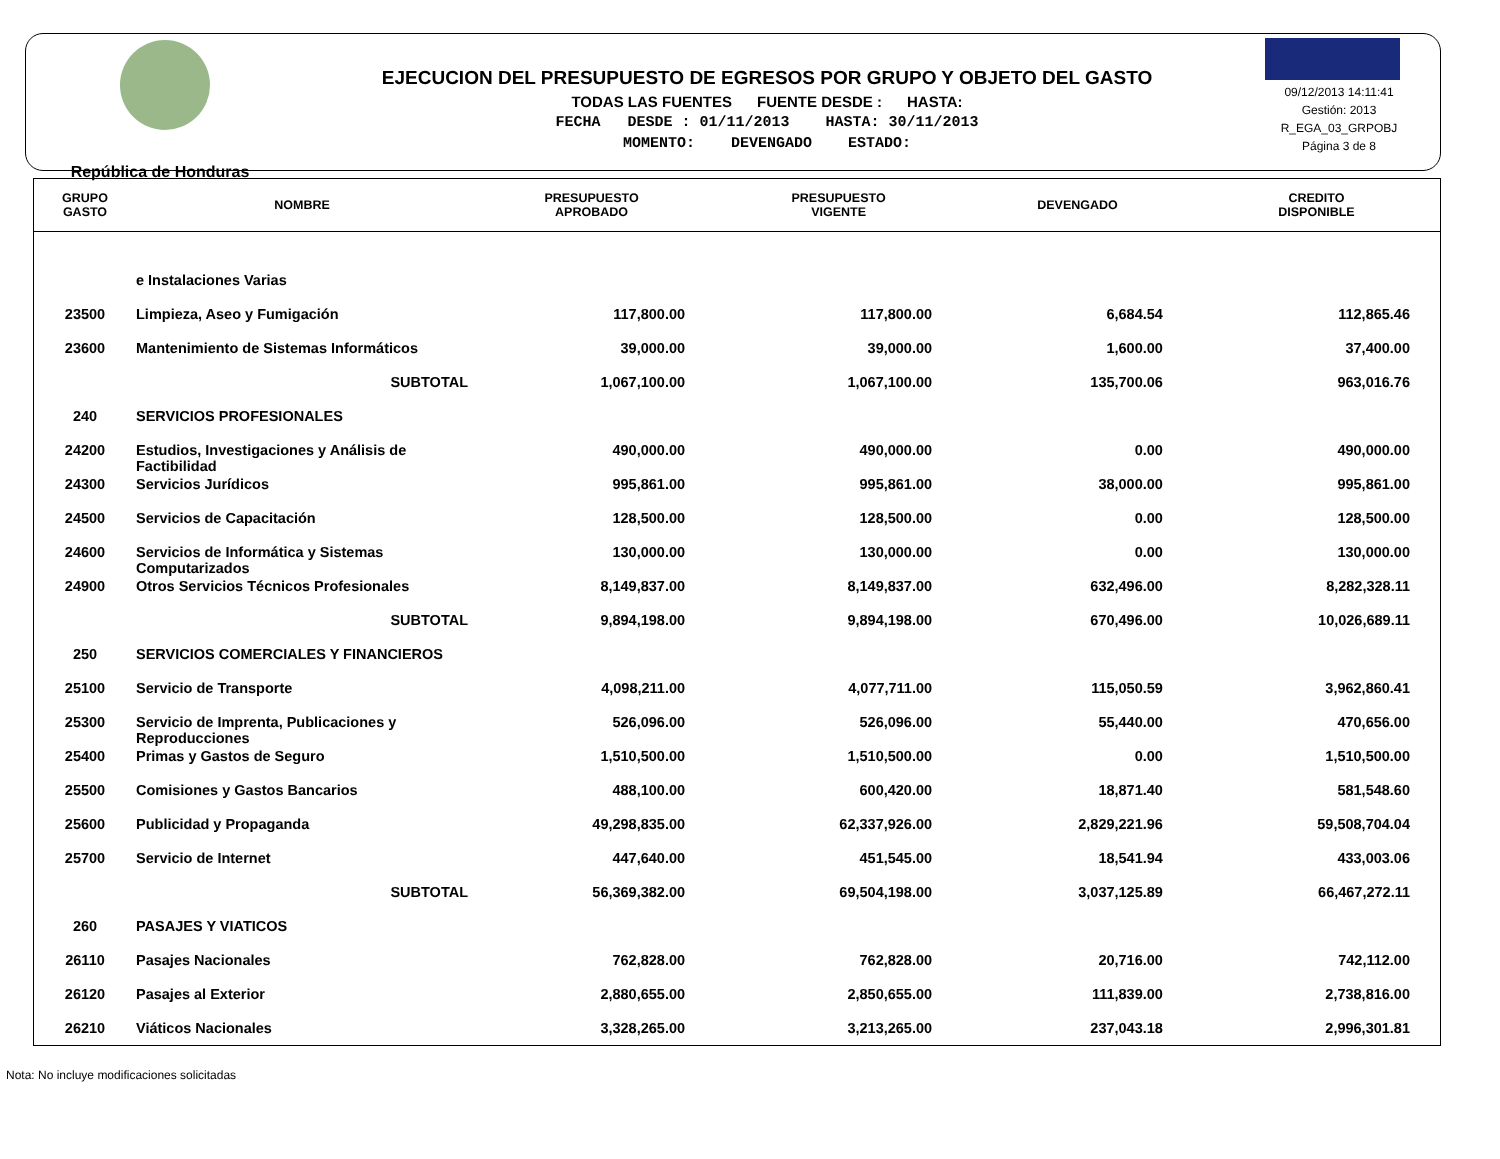República de Honduras
EJECUCION DEL PRESUPUESTO DE EGRESOS POR GRUPO Y OBJETO DEL GASTO
TODAS LAS FUENTES FUENTE DESDE : HASTA:
FECHA DESDE : 01/11/2013 HASTA: 30/11/2013
MOMENTO: DEVENGADO ESTADO:
09/12/2013 14:11:41
Gestión: 2013
R_EGA_03_GRPOBJ
Página 3 de 8
| GRUPO GASTO | NOMBRE | PRESUPUESTO APROBADO | PRESUPUESTO VIGENTE | DEVENGADO | CREDITO DISPONIBLE |
| --- | --- | --- | --- | --- | --- |
| | e Instalaciones Varias | | | | |
| 23500 | Limpieza, Aseo y Fumigación | 117,800.00 | 117,800.00 | 6,684.54 | 112,865.46 |
| 23600 | Mantenimiento de Sistemas Informáticos | 39,000.00 | 39,000.00 | 1,600.00 | 37,400.00 |
| | SUBTOTAL | 1,067,100.00 | 1,067,100.00 | 135,700.06 | 963,016.76 |
| 240 | SERVICIOS PROFESIONALES | | | | |
| 24200 | Estudios, Investigaciones y Análisis de Factibilidad | 490,000.00 | 490,000.00 | 0.00 | 490,000.00 |
| 24300 | Servicios Jurídicos | 995,861.00 | 995,861.00 | 38,000.00 | 995,861.00 |
| 24500 | Servicios de Capacitación | 128,500.00 | 128,500.00 | 0.00 | 128,500.00 |
| 24600 | Servicios de Informática y Sistemas Computarizados | 130,000.00 | 130,000.00 | 0.00 | 130,000.00 |
| 24900 | Otros Servicios Técnicos Profesionales | 8,149,837.00 | 8,149,837.00 | 632,496.00 | 8,282,328.11 |
| | SUBTOTAL | 9,894,198.00 | 9,894,198.00 | 670,496.00 | 10,026,689.11 |
| 250 | SERVICIOS COMERCIALES Y FINANCIEROS | | | | |
| 25100 | Servicio de Transporte | 4,098,211.00 | 4,077,711.00 | 115,050.59 | 3,962,860.41 |
| 25300 | Servicio de Imprenta, Publicaciones y Reproducciones | 526,096.00 | 526,096.00 | 55,440.00 | 470,656.00 |
| 25400 | Primas y Gastos de Seguro | 1,510,500.00 | 1,510,500.00 | 0.00 | 1,510,500.00 |
| 25500 | Comisiones y Gastos Bancarios | 488,100.00 | 600,420.00 | 18,871.40 | 581,548.60 |
| 25600 | Publicidad y Propaganda | 49,298,835.00 | 62,337,926.00 | 2,829,221.96 | 59,508,704.04 |
| 25700 | Servicio de Internet | 447,640.00 | 451,545.00 | 18,541.94 | 433,003.06 |
| | SUBTOTAL | 56,369,382.00 | 69,504,198.00 | 3,037,125.89 | 66,467,272.11 |
| 260 | PASAJES Y VIATICOS | | | | |
| 26110 | Pasajes Nacionales | 762,828.00 | 762,828.00 | 20,716.00 | 742,112.00 |
| 26120 | Pasajes al Exterior | 2,880,655.00 | 2,850,655.00 | 111,839.00 | 2,738,816.00 |
| 26210 | Viáticos Nacionales | 3,328,265.00 | 3,213,265.00 | 237,043.18 | 2,996,301.81 |
Nota: No incluye modificaciones solicitadas